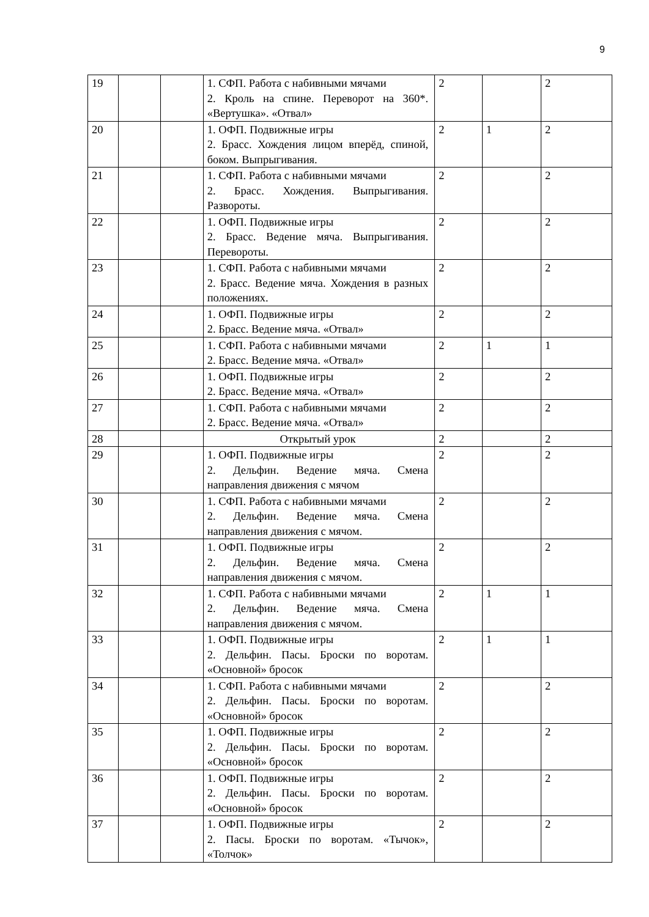9
| 19 | | | 1. СФП. Работа с набивными мячами 2. Кроль на спине. Переворот на 360*. «Вертушка». «Отвал» | 2 | | 2 |
| 20 | | | 1. ОФП. Подвижные игры 2. Брасс. Хождения лицом вперёд, спиной, боком. Выпрыгивания. | 2 | 1 | 2 |
| 21 | | | 1. СФП. Работа с набивными мячами 2. Брасс. Хождения. Выпрыгивания. Развороты. | 2 | | 2 |
| 22 | | | 1. ОФП. Подвижные игры 2. Брасс. Ведение мяча. Выпрыгивания. Перевороты. | 2 | | 2 |
| 23 | | | 1. СФП. Работа с набивными мячами 2. Брасс. Ведение мяча. Хождения в разных положениях. | 2 | | 2 |
| 24 | | | 1. ОФП. Подвижные игры 2. Брасс. Ведение мяча. «Отвал» | 2 | | 2 |
| 25 | | | 1. СФП. Работа с набивными мячами 2. Брасс. Ведение мяча. «Отвал» | 2 | 1 | 1 |
| 26 | | | 1. ОФП. Подвижные игры 2. Брасс. Ведение мяча. «Отвал» | 2 | | 2 |
| 27 | | | 1. СФП. Работа с набивными мячами 2. Брасс. Ведение мяча. «Отвал» | 2 | | 2 |
| 28 | | | Открытый урок | 2 | | 2 |
| 29 | | | 1. ОФП. Подвижные игры 2. Дельфин. Ведение мяча. Смена направления движения с мячом | 2 | | 2 |
| 30 | | | 1. СФП. Работа с набивными мячами 2. Дельфин. Ведение мяча. Смена направления движения с мячом. | 2 | | 2 |
| 31 | | | 1. ОФП. Подвижные игры 2. Дельфин. Ведение мяча. Смена направления движения с мячом. | 2 | | 2 |
| 32 | | | 1. СФП. Работа с набивными мячами 2. Дельфин. Ведение мяча. Смена направления движения с мячом. | 2 | 1 | 1 |
| 33 | | | 1. ОФП. Подвижные игры 2. Дельфин. Пасы. Броски по воротам. «Основной» бросок | 2 | 1 | 1 |
| 34 | | | 1. СФП. Работа с набивными мячами 2. Дельфин. Пасы. Броски по воротам. «Основной» бросок | 2 | | 2 |
| 35 | | | 1. ОФП. Подвижные игры 2. Дельфин. Пасы. Броски по воротам. «Основной» бросок | 2 | | 2 |
| 36 | | | 1. ОФП. Подвижные игры 2. Дельфин. Пасы. Броски по воротам. «Основной» бросок | 2 | | 2 |
| 37 | | | 1. ОФП. Подвижные игры 2. Пасы. Броски по воротам. «Тычок», «Толчок» | 2 | | 2 |